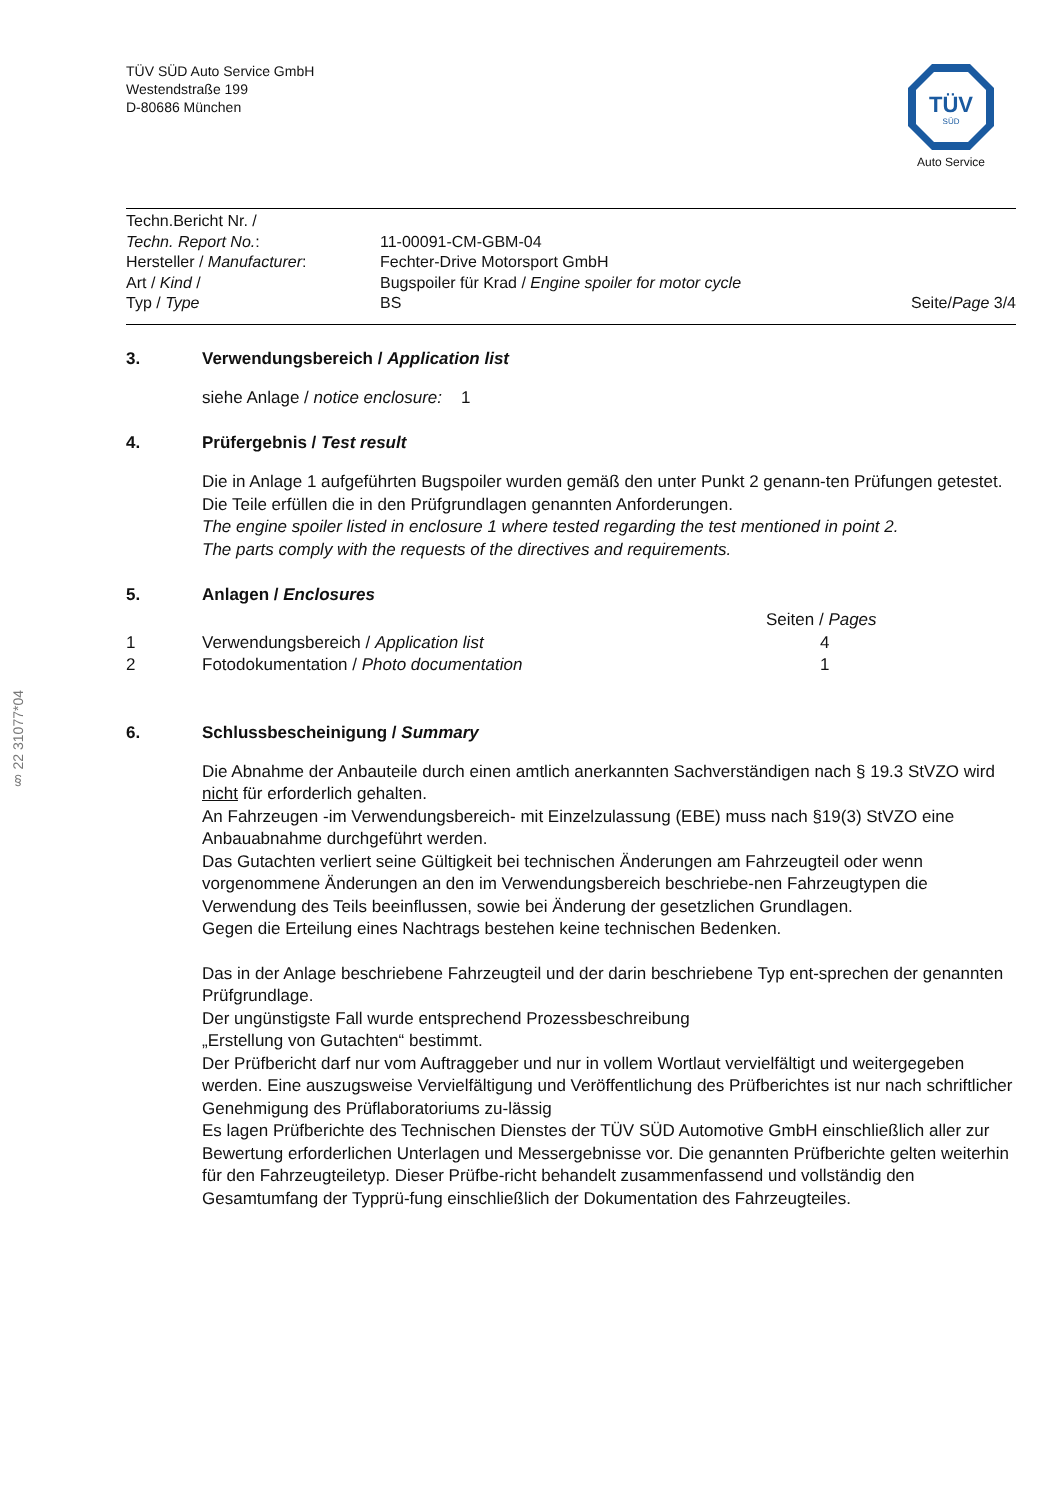§ 22 31077*04
TÜV
SÜD
Auto Service
TÜV SÜD Auto Service GmbH
Westendstraße 199
D-80686 München
| Techn.Bericht Nr. / Techn. Report No. : | 11-00091-CM-GBM-04 | |
| Hersteller / Manufacturer : | Fechter-Drive Motorsport GmbH | |
| Art / Kind / | Bugspoiler für Krad / Engine spoiler for motor cycle | |
| Typ / Type | BS | Seite/ Page 3/4 |
3. Verwendungsbereich / Application list
siehe Anlage / notice enclosure: 1
4. Prüfergebnis / Test result
Die in Anlage 1 aufgeführten Bugspoiler wurden gemäß den unter Punkt 2 genann-ten Prüfungen getestet.
Die Teile erfüllen die in den Prüfgrundlagen genannten Anforderungen.
The engine spoiler listed in enclosure 1 where tested regarding the test mentioned in point 2.
The parts comply with the requests of the directives and requirements.
5. Anlagen / Enclosures
| | | Seiten / Pages |
| 1 | Verwendungsbereich / Application list | 4 |
| 2 | Fotodokumentation / Photo documentation | 1 |
6. Schlussbescheinigung / Summary
Die Abnahme der Anbauteile durch einen amtlich anerkannten Sachverständigen nach § 19.3 StVZO wird nicht für erforderlich gehalten.
An Fahrzeugen -im Verwendungsbereich- mit Einzelzulassung (EBE) muss nach §19(3) StVZO eine Anbauabnahme durchgeführt werden.
Das Gutachten verliert seine Gültigkeit bei technischen Änderungen am Fahrzeugteil oder wenn vorgenommene Änderungen an den im Verwendungsbereich beschriebe-nen Fahrzeugtypen die Verwendung des Teils beeinflussen, sowie bei Änderung der gesetzlichen Grundlagen.
Gegen die Erteilung eines Nachtrags bestehen keine technischen Bedenken.
Das in der Anlage beschriebene Fahrzeugteil und der darin beschriebene Typ ent-sprechen der genannten Prüfgrundlage.
Der ungünstigste Fall wurde entsprechend Prozessbeschreibung
„Erstellung von Gutachten“ bestimmt.
Der Prüfbericht darf nur vom Auftraggeber und nur in vollem Wortlaut vervielfältigt und weitergegeben werden. Eine auszugsweise Vervielfältigung und Veröffentlichung des Prüfberichtes ist nur nach schriftlicher Genehmigung des Prüflaboratoriums zu-lässig
Es lagen Prüfberichte des Technischen Dienstes der TÜV SÜD Automotive GmbH einschließlich aller zur Bewertung erforderlichen Unterlagen und Messergebnisse vor. Die genannten Prüfberichte gelten weiterhin für den Fahrzeugteiletyp. Dieser Prüfbe-richt behandelt zusammenfassend und vollständig den Gesamtumfang der Typprü-fung einschließlich der Dokumentation des Fahrzeugteiles.